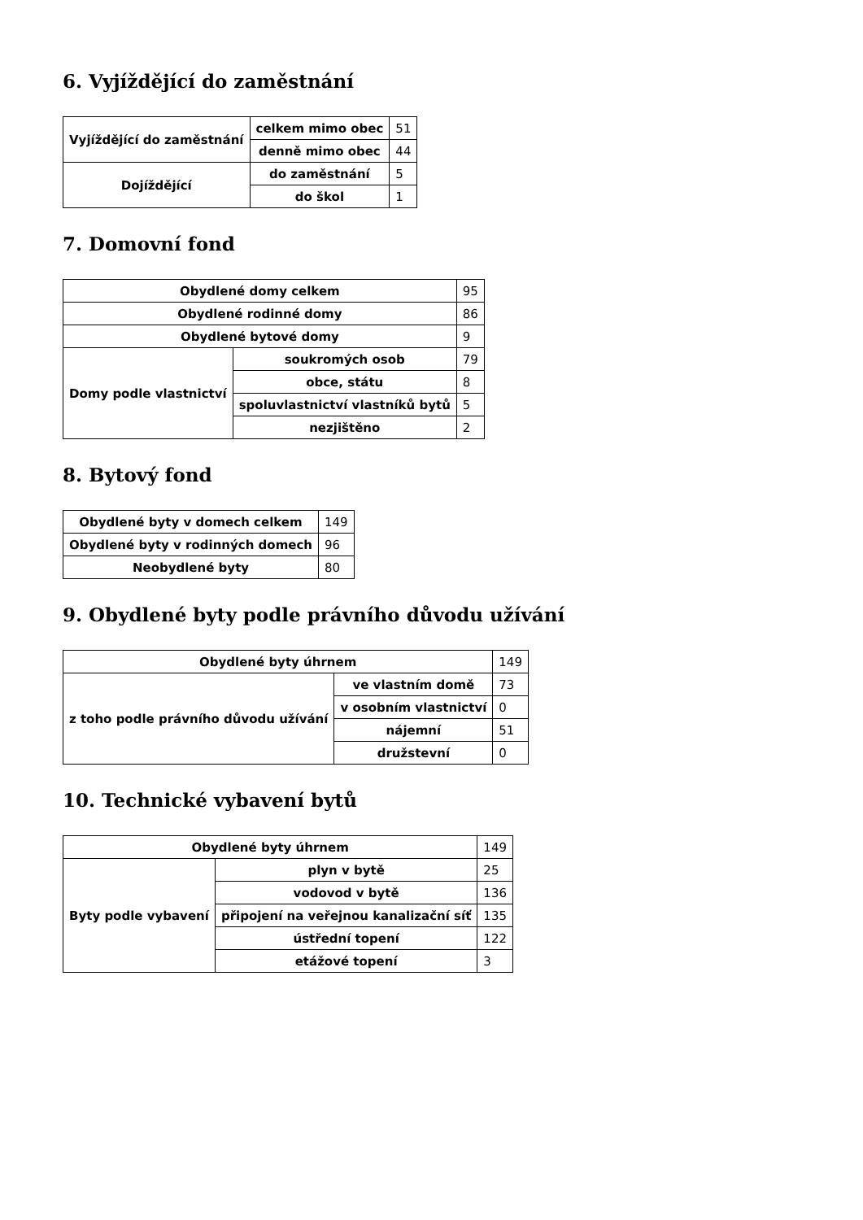6. Vyjíždějící do zaměstnání
| Vyjíždějící do zaměstnání | celkem mimo obec | 51 |
| | denně mimo obec | 44 |
| Dojíždějící | do zaměstnání | 5 |
| | do škol | 1 |
7. Domovní fond
| Obydlené domy celkem | | 95 |
| Obydlené rodinné domy | | 86 |
| Obydlené bytové domy | | 9 |
| Domy podle vlastnictví | soukromých osob | 79 |
| | obce, státu | 8 |
| | spoluvlastnictví vlastníků bytů | 5 |
| | nezjištěno | 2 |
8. Bytový fond
| Obydlené byty v domech celkem | 149 |
| Obydlené byty v rodinných domech | 96 |
| Neobydlené byty | 80 |
9. Obydlené byty podle právního důvodu užívání
| Obydlené byty úhrnem | | 149 |
| z toho podle právního důvodu užívání | ve vlastním domě | 73 |
| | v osobním vlastnictví | 0 |
| | nájemní | 51 |
| | družstevní | 0 |
10. Technické vybavení bytů
| Obydlené byty úhrnem | | 149 |
| Byty podle vybavení | plyn v bytě | 25 |
| | vodovod v bytě | 136 |
| | připojení na veřejnou kanalizační síť | 135 |
| | ústřední topení | 122 |
| | etážové topení | 3 |